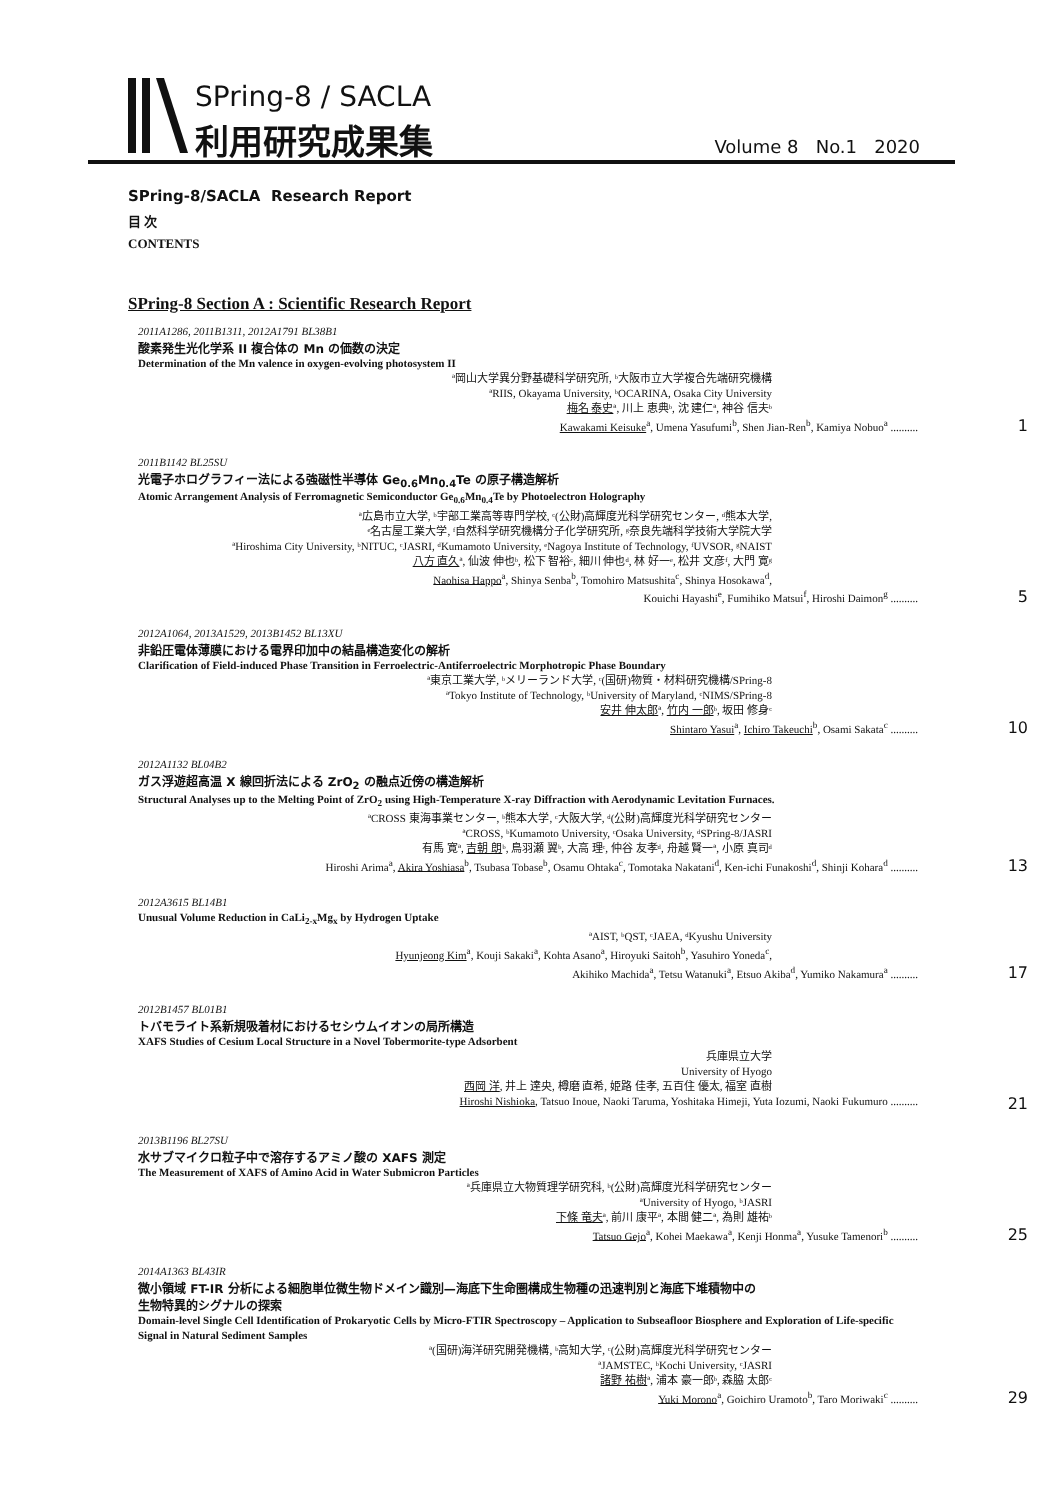SPring-8 / SACLA
利用研究成果集 Volume 8 No.1 2020
SPring-8/SACLA Research Report
目 次
CONTENTS
SPring-8 Section A : Scientific Research Report
2011A1286, 2011B1311, 2012A1791 BL38B1
酸素発生光化学系 II 複合体の Mn の価数の決定
Determination of the Mn valence in oxygen-evolving photosystem II
ª岡山大学異分野基礎科学研究所, ᵇ大阪市立大学複合先端研究機構
ªRIIS, Okayama University, ᵇOCARINA, Osaka City University
梅名 泰史ª, 川上 恵典ᵇ, 沈 建仁ª, 神谷 信夫ᵇ
Kawakami Keisuke<sup>a</sup>, Umena Yasufumi<sup>b</sup>, Shen Jian-Ren<sup>b</sup>, Kamiya Nobuo<sup>a</sup> .......... 1
2011B1142 BL25SU
光電子ホログラフィー法による強磁性半導体 Ge<sub>0.6</sub>Mn<sub>0.4</sub>Te の原子構造解析
Atomic Arrangement Analysis of Ferromagnetic Semiconductor Ge<sub>0.6</sub>Mn<sub>0.4</sub>Te by Photoelectron Holography
ª広島市立大学, ᵇ宇部工業高等専門学校, ᶜ(公財)高輝度光科学研究センター, ᵈ熊本大学,
ᵉ名古屋工業大学, ᶠ自然科学研究機構分子化学研究所, ᵍ奈良先端科学技術大学院大学
ªHiroshima City University, ᵇNITUC, ᶜJASRI, ᵈKumamoto University, ᵉNagoya Institute of Technology, ᶠUVSOR, ᵍNAIST
八方 直久ª, 仙波 伸也ᵇ, 松下 智裕ᶜ, 細川 伸也ᵈ, 林 好一ᵉ, 松井 文彦ᶠ, 大門 寛ᵍ
Naohisa Happo<sup>a</sup>, Shinya Senba<sup>b</sup>, Tomohiro Matsushita<sup>c</sup>, Shinya Hosokawa<sup>d</sup>,
Kouichi Hayashi<sup>e</sup>, Fumihiko Matsui<sup>f</sup>, Hiroshi Daimon<sup>g</sup> .......... 5
2012A1064, 2013A1529, 2013B1452 BL13XU
非鉛圧電体薄膜における電界印加中の結晶構造変化の解析
Clarification of Field-induced Phase Transition in Ferroelectric-Antiferroelectric Morphotropic Phase Boundary
ª東京工業大学, ᵇメリーランド大学, ᶜ(国研)物質・材料研究機構/SPring-8
ªTokyo Institute of Technology, ᵇUniversity of Maryland, ᶜNIMS/SPring-8
安井 伸太郎ª, 竹内 一郎ᵇ, 坂田 修身ᶜ
Shintaro Yasui<sup>a</sup>, Ichiro Takeuchi<sup>b</sup>, Osami Sakata<sup>c</sup> .......... 10
2012A1132 BL04B2
ガス浮遊超高温 X 線回折法による ZrO<sub>2</sub> の融点近傍の構造解析
Structural Analyses up to the Melting Point of ZrO<sub>2</sub> using High-Temperature X-ray Diffraction with Aerodynamic Levitation Furnaces.
ªCROSS 東海事業センター, ᵇ熊本大学, ᶜ大阪大学, ᵈ(公財)高輝度光科学研究センター
ªCROSS, ᵇKumamoto University, ᶜOsaka University, ᵈSPring-8/JASRI
有馬 寛ª, 吉朝 朗ᵇ, 鳥羽瀬 翼ᵇ, 大高 理ᶜ, 仲谷 友孝ᵈ, 舟越 賢一ª, 小原 真司ᵈ
Hiroshi Arima<sup>a</sup>, Akira Yoshiasa<sup>b</sup>, Tsubasa Tobase<sup>b</sup>, Osamu Ohtaka<sup>c</sup>, Tomotaka Nakatani<sup>d</sup>, Ken-ichi Funakoshi<sup>d</sup>, Shinji Kohara<sup>d</sup> .......... 13
2012A3615 BL14B1
Unusual Volume Reduction in CaLi<sub>2-x</sub>Mg<sub>x</sub> by Hydrogen Uptake
ªAIST, ᵇQST, ᶜJAEA, ᵈKyushu University
Hyunjeong Kim<sup>a</sup>, Kouji Sakaki<sup>a</sup>, Kohta Asano<sup>a</sup>, Hiroyuki Saitoh<sup>b</sup>, Yasuhiro Yoneda<sup>c</sup>,
Akihiko Machida<sup>a</sup>, Tetsu Watanuki<sup>a</sup>, Etsuo Akiba<sup>d</sup>, Yumiko Nakamura<sup>a</sup> .......... 17
2012B1457 BL01B1
トバモライト系新規吸着材におけるセシウムイオンの局所構造
XAFS Studies of Cesium Local Structure in a Novel Tobermorite-type Adsorbent
兵庫県立大学
University of Hyogo
西岡 洋, 井上 達央, 樽磨 直希, 姫路 佳孝, 五百住 優太, 福室 直樹
Hiroshi Nishioka, Tatsuo Inoue, Naoki Taruma, Yoshitaka Himeji, Yuta Iozumi, Naoki Fukumuro .......... 21
2013B1196 BL27SU
水サブマイクロ粒子中で溶存するアミノ酸の XAFS 測定
The Measurement of XAFS of Amino Acid in Water Submicron Particles
ª兵庫県立大物質理学研究科, ᵇ(公財)高輝度光科学研究センター
ªUniversity of Hyogo, ᵇJASRI
下條 竜夫ª, 前川 康平ª, 本間 健二ª, 為則 雄祐ᵇ
Tatsuo Gejo<sup>a</sup>, Kohei Maekawa<sup>a</sup>, Kenji Honma<sup>a</sup>, Yusuke Tamenori<sup>b</sup> .......... 25
2014A1363 BL43IR
微小領域 FT-IR 分析による細胞単位微生物ドメイン識別—海底下生命圏構成生物種の迅速判別と海底下堆積物中の
生物特異的シグナルの探索
Domain-level Single Cell Identification of Prokaryotic Cells by Micro-FTIR Spectroscopy – Application to Subseafloor Biosphere and Exploration of Life-specific Signal in Natural Sediment Samples
ª(国研)海洋研究開発機構, ᵇ高知大学, ᶜ(公財)高輝度光科学研究センター
ªJAMSTEC, ᵇKochi University, ᶜJASRI
諸野 祐樹ª, 浦本 豪一郎ᵇ, 森脇 太郎ᶜ
Yuki Morono<sup>a</sup>, Goichiro Uramoto<sup>b</sup>, Taro Moriwaki<sup>c</sup> .......... 29